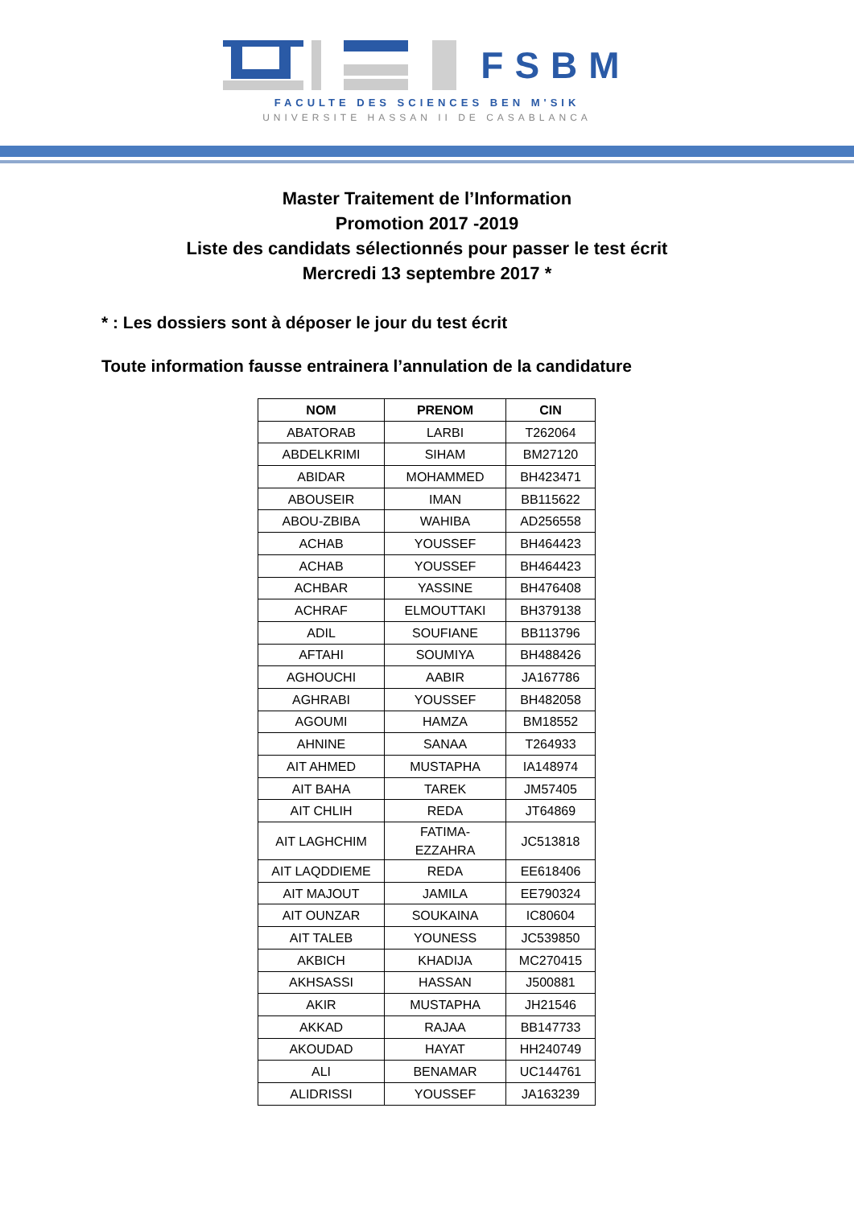FSBM
FACULTE DES SCIENCES BEN M'SIK
UNIVERSITE HASSAN II DE CASABLANCA
Master Traitement de l’Information
Promotion 2017 -2019
Liste des candidats sélectionnés pour passer le test écrit
Mercredi 13 septembre 2017 *
* : Les dossiers sont à déposer le jour du test écrit
Toute information fausse entrainera l’annulation de la candidature
| NOM | PRENOM | CIN |
| --- | --- | --- |
| ABATORAB | LARBI | T262064 |
| ABDELKRIMI | SIHAM | BM27120 |
| ABIDAR | MOHAMMED | BH423471 |
| ABOUSEIR | IMAN | BB115622 |
| ABOU-ZBIBA | WAHIBA | AD256558 |
| ACHAB | YOUSSEF | BH464423 |
| ACHAB | YOUSSEF | BH464423 |
| ACHBAR | YASSINE | BH476408 |
| ACHRAF | ELMOUTTAKI | BH379138 |
| ADIL | SOUFIANE | BB113796 |
| AFTAHI | SOUMIYA | BH488426 |
| AGHOUCHI | AABIR | JA167786 |
| AGHRABI | YOUSSEF | BH482058 |
| AGOUMI | HAMZA | BM18552 |
| AHNINE | SANAA | T264933 |
| AIT AHMED | MUSTAPHA | IA148974 |
| AIT BAHA | TAREK | JM57405 |
| AIT CHLIH | REDA | JT64869 |
| AIT LAGHCHIM | FATIMA- EZZAHRA | JC513818 |
| AIT LAQDDIEME | REDA | EE618406 |
| AIT MAJOUT | JAMILA | EE790324 |
| AIT OUNZAR | SOUKAINA | IC80604 |
| AIT TALEB | YOUNESS | JC539850 |
| AKBICH | KHADIJA | MC270415 |
| AKHSASSI | HASSAN | J500881 |
| AKIR | MUSTAPHA | JH21546 |
| AKKAD | RAJAA | BB147733 |
| AKOUDAD | HAYAT | HH240749 |
| ALI | BENAMAR | UC144761 |
| ALIDRISSI | YOUSSEF | JA163239 |